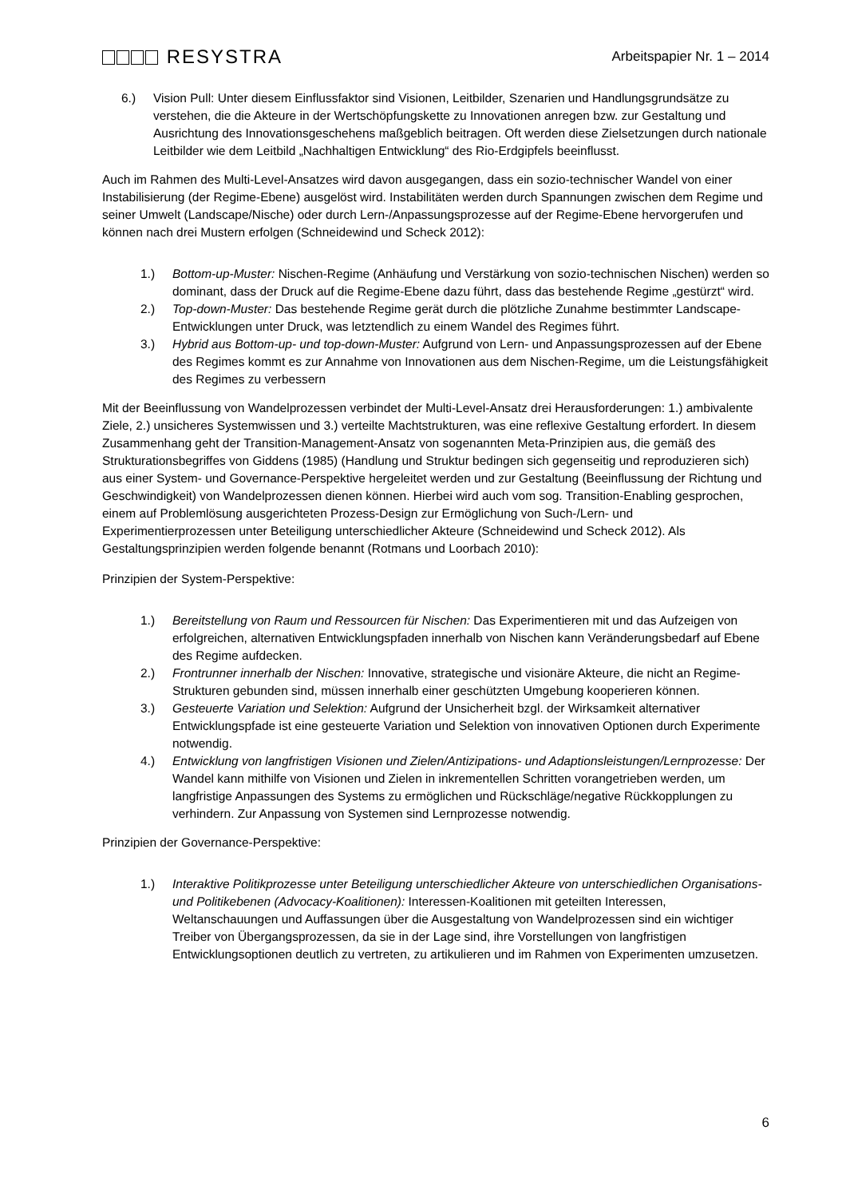RESYSTRA
Arbeitspapier Nr. 1 – 2014
6.) Vision Pull: Unter diesem Einflussfaktor sind Visionen, Leitbilder, Szenarien und Handlungsgrundsätze zu verstehen, die die Akteure in der Wertschöpfungskette zu Innovationen anregen bzw. zur Gestaltung und Ausrichtung des Innovationsgeschehens maßgeblich beitragen. Oft werden diese Zielsetzungen durch nationale Leitbilder wie dem Leitbild „Nachhaltigen Entwicklung“ des Rio-Erdgipfels beeinflusst.
Auch im Rahmen des Multi-Level-Ansatzes wird davon ausgegangen, dass ein sozio-technischer Wandel von einer Instabilisierung (der Regime-Ebene) ausgelöst wird. Instabilitäten werden durch Spannungen zwischen dem Regime und seiner Umwelt (Landscape/Nische) oder durch Lern-/Anpassungsprozesse auf der Regime-Ebene hervorgerufen und können nach drei Mustern erfolgen (Schneidewind und Scheck 2012):
1.) Bottom-up-Muster: Nischen-Regime (Anhäufung und Verstärkung von sozio-technischen Nischen) werden so dominant, dass der Druck auf die Regime-Ebene dazu führt, dass das bestehende Regime „gestürzt“ wird.
2.) Top-down-Muster: Das bestehende Regime gerät durch die plötzliche Zunahme bestimmter Landscape-Entwicklungen unter Druck, was letztendlich zu einem Wandel des Regimes führt.
3.) Hybrid aus Bottom-up- und top-down-Muster: Aufgrund von Lern- und Anpassungsprozessen auf der Ebene des Regimes kommt es zur Annahme von Innovationen aus dem Nischen-Regime, um die Leistungsfähigkeit des Regimes zu verbessern
Mit der Beeinflussung von Wandelprozessen verbindet der Multi-Level-Ansatz drei Herausforderungen: 1.) ambivalente Ziele, 2.) unsicheres Systemwissen und 3.) verteilte Machtstrukturen, was eine reflexive Gestaltung erfordert. In diesem Zusammenhang geht der Transition-Management-Ansatz von sogenannten Meta-Prinzipien aus, die gemäß des Strukturationsbegriffes von Giddens (1985) (Handlung und Struktur bedingen sich gegenseitig und reproduzieren sich) aus einer System- und Governance-Perspektive hergeleitet werden und zur Gestaltung (Beeinflussung der Richtung und Geschwindigkeit) von Wandelprozessen dienen können. Hierbei wird auch vom sog. Transition-Enabling gesprochen, einem auf Problemlösung ausgerichteten Prozess-Design zur Ermöglichung von Such-/Lern- und Experimentierprozessen unter Beteiligung unterschiedlicher Akteure (Schneidewind und Scheck 2012). Als Gestaltungsprinzipien werden folgende benannt (Rotmans und Loorbach 2010):
Prinzipien der System-Perspektive:
1.) Bereitstellung von Raum und Ressourcen für Nischen: Das Experimentieren mit und das Aufzeigen von erfolgreichen, alternativen Entwicklungspfaden innerhalb von Nischen kann Veränderungsbedarf auf Ebene des Regime aufdecken.
2.) Frontrunner innerhalb der Nischen: Innovative, strategische und visionäre Akteure, die nicht an Regime-Strukturen gebunden sind, müssen innerhalb einer geschützten Umgebung kooperieren können.
3.) Gesteuerte Variation und Selektion: Aufgrund der Unsicherheit bzgl. der Wirksamkeit alternativer Entwicklungspfade ist eine gesteuerte Variation und Selektion von innovativen Optionen durch Experimente notwendig.
4.) Entwicklung von langfristigen Visionen und Zielen/Antizipations- und Adaptionsleistungen/Lernprozesse: Der Wandel kann mithilfe von Visionen und Zielen in inkrementellen Schritten vorangetrieben werden, um langfristige Anpassungen des Systems zu ermöglichen und Rückschläge/negative Rückkopplungen zu verhindern. Zur Anpassung von Systemen sind Lernprozesse notwendig.
Prinzipien der Governance-Perspektive:
1.) Interaktive Politikprozesse unter Beteiligung unterschiedlicher Akteure von unterschiedlichen Organisations- und Politikebenen (Advocacy-Koalitionen): Interessen-Koalitionen mit geteilten Interessen, Weltanschauungen und Auffassungen über die Ausgestaltung von Wandelprozessen sind ein wichtiger Treiber von Übergangsprozessen, da sie in der Lage sind, ihre Vorstellungen von langfristigen Entwicklungsoptionen deutlich zu vertreten, zu artikulieren und im Rahmen von Experimenten umzusetzen.
6